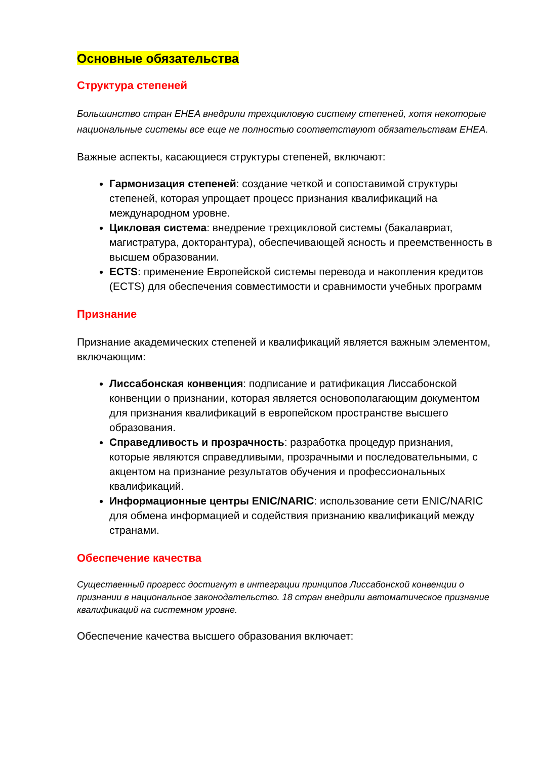Основные обязательства
Структура степеней
Большинство стран EHEA внедрили трехцикловую систему степеней, хотя некоторые национальные системы все еще не полностью соответствуют обязательствам EHEA.
Важные аспекты, касающиеся структуры степеней, включают:
Гармонизация степеней: создание четкой и сопоставимой структуры степеней, которая упрощает процесс признания квалификаций на международном уровне.
Цикловая система: внедрение трехцикловой системы (бакалавриат, магистратура, докторантура), обеспечивающей ясность и преемственность в высшем образовании.
ECTS: применение Европейской системы перевода и накопления кредитов (ECTS) для обеспечения совместимости и сравнимости учебных программ
Признание
Признание академических степеней и квалификаций является важным элементом, включающим:
Лиссабонская конвенция: подписание и ратификация Лиссабонской конвенции о признании, которая является основополагающим документом для признания квалификаций в европейском пространстве высшего образования.
Справедливость и прозрачность: разработка процедур признания, которые являются справедливыми, прозрачными и последовательными, с акцентом на признание результатов обучения и профессиональных квалификаций.
Информационные центры ENIC/NARIC: использование сети ENIC/NARIC для обмена информацией и содействия признанию квалификаций между странами.
Обеспечение качества
Существенный прогресс достигнут в интеграции принципов Лиссабонской конвенции о признании в национальное законодательство. 18 стран внедрили автоматическое признание квалификаций на системном уровне.
Обеспечение качества высшего образования включает: